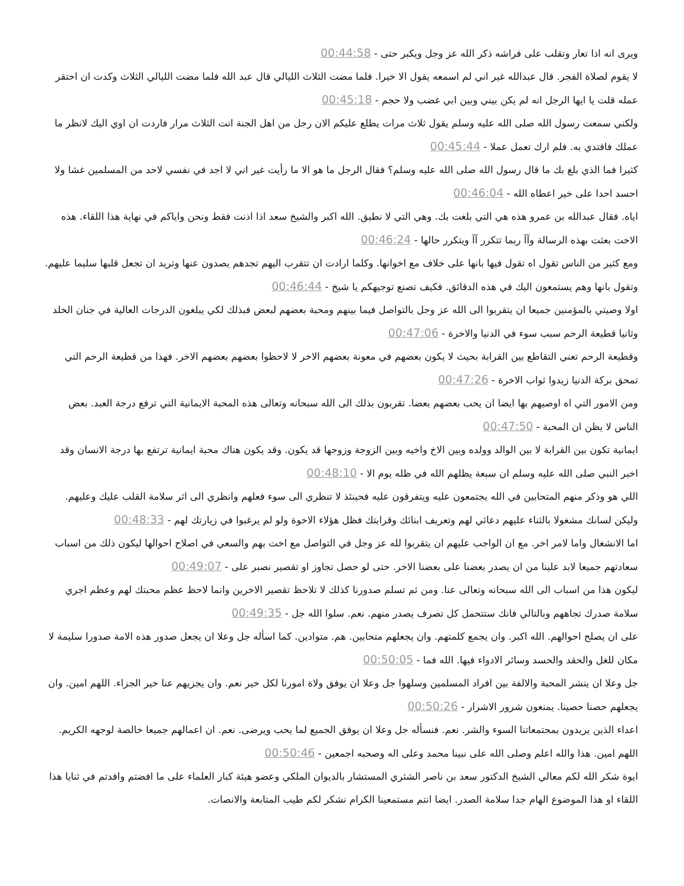ويرى انه اذا تعار وتقلب على فراشه ذكر الله عز وجل ويكبر حتى - 00:44:58
لا يقوم لصلاة الفجر. قال عبدالله غير اني لم اسمعه يقول الا خيرا. فلما مضت الثلاث الليالي قال عبد الله فلما مضت الليالي الثلاث وكدت ان احتقر عمله قلت يا ايها الرجل انه لم يكن بيني وبين ابي غضب ولا حجم - 00:45:18
ولكني سمعت رسول الله صلى الله عليه وسلم يقول ثلاث مرات يطلع عليكم الان رجل من اهل الجنة انت الثلاث مرار فاردت ان اوي اليك لانظر ما عملك فاقتدي به. فلم ارك تعمل عملا - 00:45:44
كثيرا فما الذي بلغ بك ما قال رسول الله صلى الله عليه وسلم؟ فقال الرجل ما هو الا ما رأيت غير اني لا اجد في نفسي لاحد من المسلمين غشا ولا احسد احدا على خير اعطاه الله - 00:46:04
اياه. فقال عبدالله بن عمرو هذه هي التي بلغت بك. وهي التي لا نطيق. الله اكبر والشيخ سعد اذا اذنت فقط ونحن واياكم في نهاية هذا اللقاء. هذه الاخت بعثت بهذه الرسالة وآآ ربما تتكرر آآ ويتكرر حالها - 00:46:24
ومع كثير من الناس تقول اه تقول فيها بانها على خلاف مع اخوانها. وكلما ارادت ان تتقرب اليهم تجدهم يصدون عنها وتريد ان تجعل قلبها سليما عليهم. وتقول بانها وهم يستمعون اليك في هذه الدقائق. فكيف تصنع توجيهكم يا شيخ - 00:46:44
اولا وصيتي بالمؤمنين جميعا ان يتقربوا الى الله عز وجل بالتواصل فيما بينهم ومحبة بعضهم لبعض فبذلك لكي يبلغون الدرجات العالية في جنان الخلد وثانيا قطيعة الرحم سبب سوء في الدنيا والاخرة - 00:47:06
وقطيعة الرحم تعني التقاطع بين القرابة بحيث لا يكون بعضهم في معونة بعضهم الاخر لا لاحظوا بعضهم بعضهم الاخر. فهذا من قطيعة الرحم التي تمحق بركة الدنيا زيدوا ثواب الاخرة - 00:47:26
ومن الامور التي اه اوصيهم بها ايضا ان يحب بعضهم بعضا. تقربون بذلك الى الله سبحانه وتعالى هذه المحبة الايمانية التي ترفع درجة العبد. بعض الناس لا يظن ان المحبة - 00:47:50
ايمانية تكون بين القرابة لا بين الوالد وولده وبين الاخ واخيه وبين الزوجة وزوجها قد يكون. وقد يكون هناك محبة ايمانية ترتفع بها درجة الانسان وقد اخبر النبي صلى الله عليه وسلم ان سبعة يظلهم الله في ظله يوم الا - 00:48:10
اللي هو وذكر منهم المتحابين في الله يجتمعون عليه ويتفرقون عليه فحينئذ لا تنظري الى سوء فعلهم وانظري الى اثر سلامة القلب عليك وعليهم. وليكن لسانك مشغولا بالثناء عليهم دعائي لهم وتعريف ابنائك وقرابتك فظل هؤلاء الاخوة ولو لم يرغبوا في زيارتك لهم - 00:48:33
اما الانشغال واما لامر اخر. مع ان الواجب عليهم ان يتقربوا لله عز وجل في التواصل مع اخت بهم والسعي في اصلاح احوالها ليكون ذلك من اسباب سعادتهم جميعا لابد علينا من ان يصدر بعضنا على بعضنا الاخر. حتى لو حصل تجاوز او تقصير نصبر على - 00:49:07
ليكون هذا من اسباب الى الله سبحانه وتعالى عنا. ومن ثم تسلم صدورنا كذلك لا تلاحظ تقصير الاخرين وانما لاحظ عظم محبتك لهم وعظم اجري سلامة صدرك تجاههم وبالتالي فانك ستتحمل كل تصرف يصدر منهم. نعم. سلوا الله جل - 00:49:35
على ان يصلح احوالهم. الله اكبر. وان يجمع كلمتهم. وان يجعلهم متحابين. هم. متوادين. كما اسأله جل وعلا ان يجعل صدور هذه الامة صدورا سليمة لا مكان للغل والحقد والحسد وسائر الادواء فيها. الله فما - 00:50:05
جل وعلا ان ينشر المحبة والالفة بين افراد المسلمين وسلهوا جل وعلا ان يوفق ولاة امورنا لكل خير نعم. وان يجزيهم عنا خير الجزاء. اللهم امين. وان يجعلهم حصنا حصينا. يمنعون شرور الاشرار - 00:50:26
اعداء الذين يريدون بمجتمعاتنا السوء والشر. نعم. فنسأله جل وعلا ان يوفق الجميع لما يحب ويرضى. نعم. ان اعمالهم جميعا خالصة لوجهه الكريم. اللهم امين. هذا والله اعلم وصلى الله على نبينا محمد وعلى اله وصحبه اجمعين - 00:50:46
ايوة شكر الله لكم معالي الشيخ الدكتور سعد بن ناصر الشثري المستشار بالديوان الملكي وعضو هيئة كبار العلماء على ما افضتم وافدتم في ثنايا هذا اللقاء او هذا الموضوع الهام جدا سلامة الصدر. ايضا انتم مستمعينا الكرام نشكر لكم طيب المتابعة والانصات.